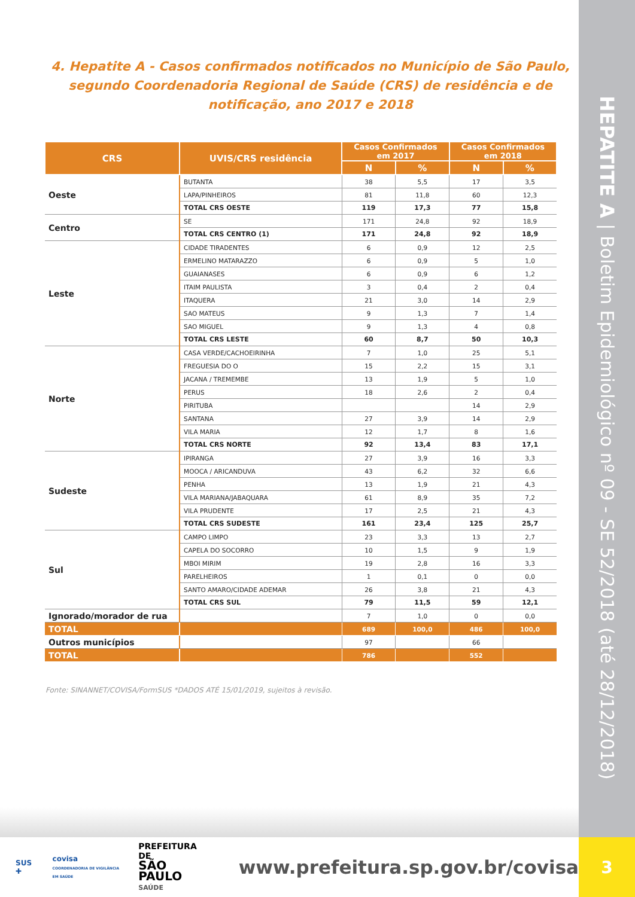4. Hepatite A - Casos confirmados notificados no Município de São Paulo, segundo Coordenadoria Regional de Saúde (CRS) de residência e de notificação, ano 2017 e 2018
| CRS | UVIS/CRS residência | Casos Confirmados em 2017 | | Casos Confirmados em 2018 | |
| --- | --- | --- | --- | --- | --- |
| | | N | % | N | % |
| Oeste | BUTANTA | 38 | 5,5 | 17 | 3,5 |
| | LAPA/PINHEIROS | 81 | 11,8 | 60 | 12,3 |
| | TOTAL CRS OESTE | 119 | 17,3 | 77 | 15,8 |
| Centro | SE | 171 | 24,8 | 92 | 18,9 |
| | TOTAL CRS CENTRO (1) | 171 | 24,8 | 92 | 18,9 |
| Leste | CIDADE TIRADENTES | 6 | 0,9 | 12 | 2,5 |
| | ERMELINO MATARAZZO | 6 | 0,9 | 5 | 1,0 |
| | GUAIANASES | 6 | 0,9 | 6 | 1,2 |
| | ITAIM PAULISTA | 3 | 0,4 | 2 | 0,4 |
| | ITAQUERA | 21 | 3,0 | 14 | 2,9 |
| | SAO MATEUS | 9 | 1,3 | 7 | 1,4 |
| | SAO MIGUEL | 9 | 1,3 | 4 | 0,8 |
| | TOTAL CRS LESTE | 60 | 8,7 | 50 | 10,3 |
| Norte | CASA VERDE/CACHOEIRINHA | 7 | 1,0 | 25 | 5,1 |
| | FREGUESIA DO O | 15 | 2,2 | 15 | 3,1 |
| | JACANA / TREMEMBE | 13 | 1,9 | 5 | 1,0 |
| | PERUS | 18 | 2,6 | 2 | 0,4 |
| | PIRITUBA | | | 14 | 2,9 |
| | SANTANA | 27 | 3,9 | 14 | 2,9 |
| | VILA MARIA | 12 | 1,7 | 8 | 1,6 |
| | TOTAL CRS NORTE | 92 | 13,4 | 83 | 17,1 |
| Sudeste | IPIRANGA | 27 | 3,9 | 16 | 3,3 |
| | MOOCA / ARICANDUVA | 43 | 6,2 | 32 | 6,6 |
| | PENHA | 13 | 1,9 | 21 | 4,3 |
| | VILA MARIANA/JABAQUARA | 61 | 8,9 | 35 | 7,2 |
| | VILA PRUDENTE | 17 | 2,5 | 21 | 4,3 |
| | TOTAL CRS SUDESTE | 161 | 23,4 | 125 | 25,7 |
| Sul | CAMPO LIMPO | 23 | 3,3 | 13 | 2,7 |
| | CAPELA DO SOCORRO | 10 | 1,5 | 9 | 1,9 |
| | MBOI MIRIM | 19 | 2,8 | 16 | 3,3 |
| | PARELHEIROS | 1 | 0,1 | 0 | 0,0 |
| | SANTO AMARO/CIDADE ADEMAR | 26 | 3,8 | 21 | 4,3 |
| | TOTAL CRS SUL | 79 | 11,5 | 59 | 12,1 |
| Ignorado/morador de rua | | 7 | 1,0 | 0 | 0,0 |
| TOTAL | | 689 | 100,0 | 486 | 100,0 |
| Outros municípios | | 97 | | 66 | |
| TOTAL | | 786 | | 552 | |
Fonte: SINANNET/COVISA/FormSUS *DADOS ATÉ 15/01/2019, sujeitos à revisão.
HEPATITE A | Boletim Epidemiológico nº 09 - SE 52/2018 (até 28/12/2018)
SUS ✚ covisa
COORDENADORIA DE VIGILÂNCIA EM SAÚDE PREFEITURA DE
SÃO PAULO
SAÚDE www.prefeitura.sp.gov.br/covisa
3